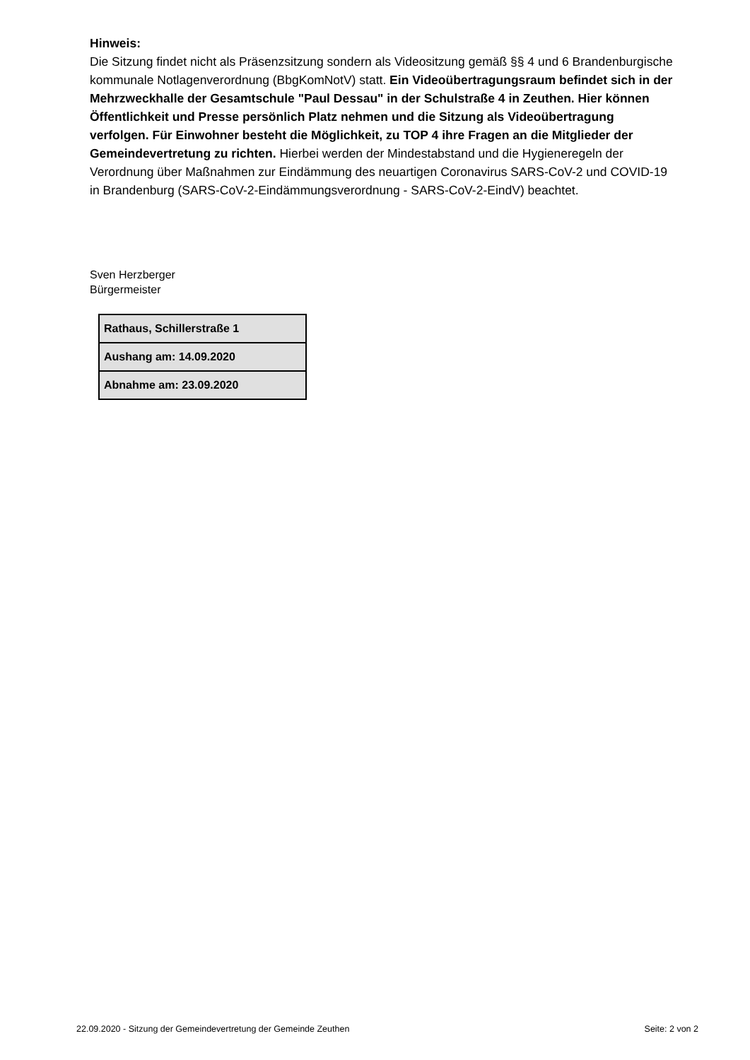Hinweis:
Die Sitzung findet nicht als Präsenzsitzung sondern als Videositzung gemäß §§ 4 und 6 Brandenburgische kommunale Notlagenverordnung (BbgKomNotV) statt. Ein Videoübertragungsraum befindet sich in der Mehrzweckhalle der Gesamtschule "Paul Dessau" in der Schulstraße 4 in Zeuthen. Hier können Öffentlichkeit und Presse persönlich Platz nehmen und die Sitzung als Videoübertragung verfolgen. Für Einwohner besteht die Möglichkeit, zu TOP 4 ihre Fragen an die Mitglieder der Gemeindevertretung zu richten. Hierbei werden der Mindestabstand und die Hygieneregeln der Verordnung über Maßnahmen zur Eindämmung des neuartigen Coronavirus SARS-CoV-2 und COVID-19 in Brandenburg (SARS-CoV-2-Eindämmungsverordnung - SARS-CoV-2-EindV) beachtet.
Sven Herzberger
Bürgermeister
| Rathaus, Schillerstraße 1 |
| Aushang am: 14.09.2020 |
| Abnahme am: 23.09.2020 |
22.09.2020 - Sitzung der Gemeindevertretung der Gemeinde Zeuthen Seite: 2 von 2